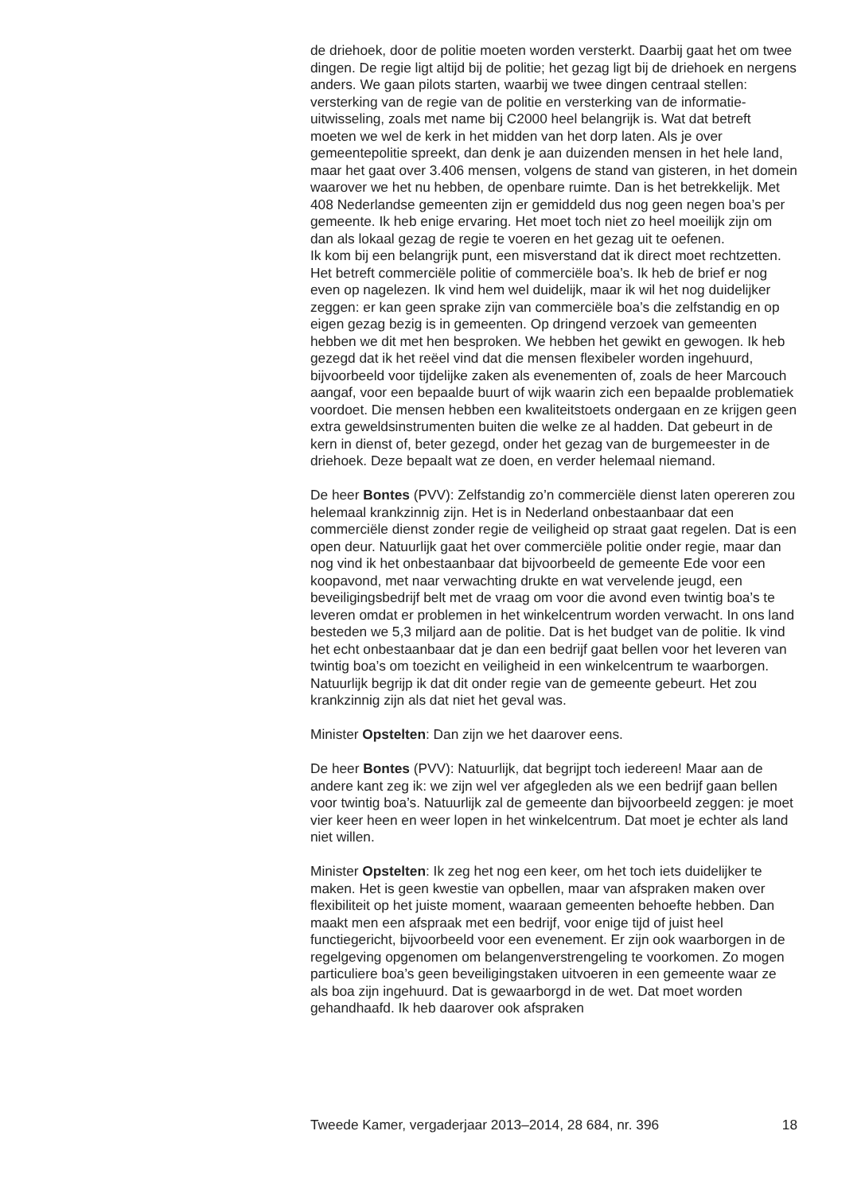de driehoek, door de politie moeten worden versterkt. Daarbij gaat het om twee dingen. De regie ligt altijd bij de politie; het gezag ligt bij de driehoek en nergens anders. We gaan pilots starten, waarbij we twee dingen centraal stellen: versterking van de regie van de politie en versterking van de informatie-uitwisseling, zoals met name bij C2000 heel belangrijk is. Wat dat betreft moeten we wel de kerk in het midden van het dorp laten. Als je over gemeentepolitie spreekt, dan denk je aan duizenden mensen in het hele land, maar het gaat over 3.406 mensen, volgens de stand van gisteren, in het domein waarover we het nu hebben, de openbare ruimte. Dan is het betrekkelijk. Met 408 Nederlandse gemeenten zijn er gemiddeld dus nog geen negen boa’s per gemeente. Ik heb enige ervaring. Het moet toch niet zo heel moeilijk zijn om dan als lokaal gezag de regie te voeren en het gezag uit te oefenen.
Ik kom bij een belangrijk punt, een misverstand dat ik direct moet rechtzetten. Het betreft commerciële politie of commerciële boa’s. Ik heb de brief er nog even op nagelezen. Ik vind hem wel duidelijk, maar ik wil het nog duidelijker zeggen: er kan geen sprake zijn van commerciële boa’s die zelfstandig en op eigen gezag bezig is in gemeenten. Op dringend verzoek van gemeenten hebben we dit met hen besproken. We hebben het gewikt en gewogen. Ik heb gezegd dat ik het reëel vind dat die mensen flexibeler worden ingehuurd, bijvoorbeeld voor tijdelijke zaken als evenementen of, zoals de heer Marcouch aangaf, voor een bepaalde buurt of wijk waarin zich een bepaalde problematiek voordoet. Die mensen hebben een kwaliteitstoets ondergaan en ze krijgen geen extra geweldsinstrumenten buiten die welke ze al hadden. Dat gebeurt in de kern in dienst of, beter gezegd, onder het gezag van de burgemeester in de driehoek. Deze bepaalt wat ze doen, en verder helemaal niemand.
De heer Bontes (PVV): Zelfstandig zo’n commerciële dienst laten opereren zou helemaal krankzinnig zijn. Het is in Nederland onbestaanbaar dat een commerciële dienst zonder regie de veiligheid op straat gaat regelen. Dat is een open deur. Natuurlijk gaat het over commerciële politie onder regie, maar dan nog vind ik het onbestaanbaar dat bijvoorbeeld de gemeente Ede voor een koopavond, met naar verwachting drukte en wat vervelende jeugd, een beveiligingsbedrijf belt met de vraag om voor die avond even twintig boa’s te leveren omdat er problemen in het winkelcentrum worden verwacht. In ons land besteden we 5,3 miljard aan de politie. Dat is het budget van de politie. Ik vind het echt onbestaanbaar dat je dan een bedrijf gaat bellen voor het leveren van twintig boa’s om toezicht en veiligheid in een winkelcentrum te waarborgen. Natuurlijk begrijp ik dat dit onder regie van de gemeente gebeurt. Het zou krankzinnig zijn als dat niet het geval was.
Minister Opstelten: Dan zijn we het daarover eens.
De heer Bontes (PVV): Natuurlijk, dat begrijpt toch iedereen! Maar aan de andere kant zeg ik: we zijn wel ver afgegleden als we een bedrijf gaan bellen voor twintig boa’s. Natuurlijk zal de gemeente dan bijvoorbeeld zeggen: je moet vier keer heen en weer lopen in het winkelcentrum. Dat moet je echter als land niet willen.
Minister Opstelten: Ik zeg het nog een keer, om het toch iets duidelijker te maken. Het is geen kwestie van opbellen, maar van afspraken maken over flexibiliteit op het juiste moment, waaraan gemeenten behoefte hebben. Dan maakt men een afspraak met een bedrijf, voor enige tijd of juist heel functiegericht, bijvoorbeeld voor een evenement. Er zijn ook waarborgen in de regelgeving opgenomen om belangenverstrengeling te voorkomen. Zo mogen particuliere boa’s geen beveiligingstaken uitvoeren in een gemeente waar ze als boa zijn ingehuurd. Dat is gewaarborgd in de wet. Dat moet worden gehandhaafd. Ik heb daarover ook afspraken
Tweede Kamer, vergaderjaar 2013–2014, 28 684, nr. 396 18